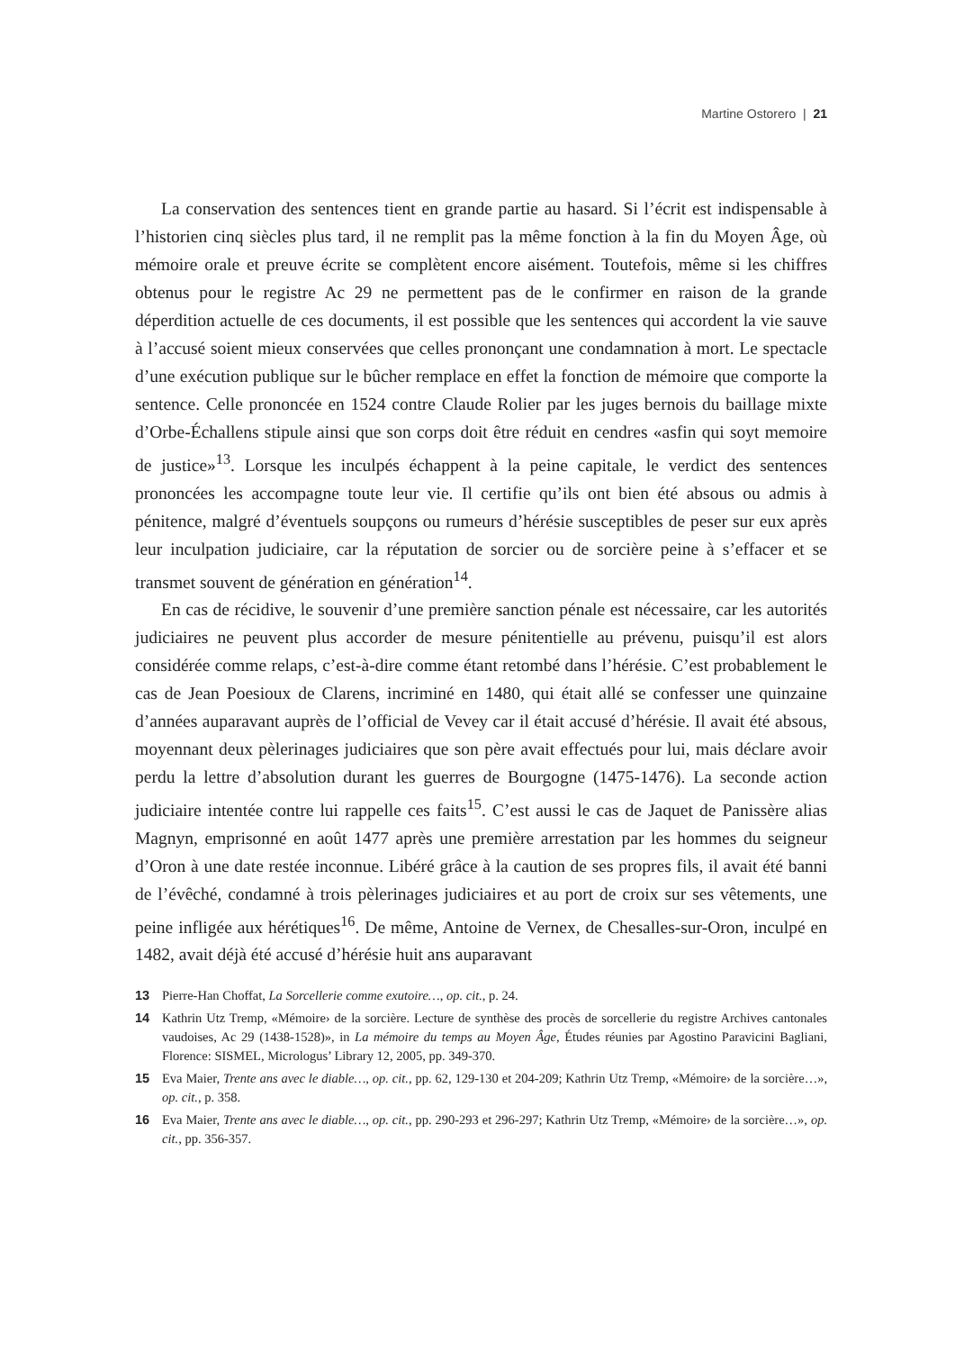Martine Ostorero | 21
La conservation des sentences tient en grande partie au hasard. Si l’écrit est indispensable à l’historien cinq siècles plus tard, il ne remplit pas la même fonction à la fin du Moyen Âge, où mémoire orale et preuve écrite se complètent encore aisément. Toutefois, même si les chiffres obtenus pour le registre Ac 29 ne permettent pas de le confirmer en raison de la grande déperdition actuelle de ces documents, il est possible que les sentences qui accordent la vie sauve à l’accusé soient mieux conservées que celles prononçant une condamnation à mort. Le spectacle d’une exécution publique sur le bûcher remplace en effet la fonction de mémoire que comporte la sentence. Celle prononcée en 1524 contre Claude Rolier par les juges bernois du baillage mixte d’Orbe-Échallens stipule ainsi que son corps doit être réduit en cendres «asfin qui soyt memoire de justice»<sup>13</sup>. Lorsque les inculpés échappent à la peine capitale, le verdict des sentences prononcées les accompagne toute leur vie. Il certifie qu’ils ont bien été absous ou admis à pénitence, malgré d’éventuels soupçons ou rumeurs d’hérésie susceptibles de peser sur eux après leur inculpation judiciaire, car la réputation de sorcier ou de sorcière peine à s’effacer et se transmet souvent de génération en génération<sup>14</sup>.
En cas de récidive, le souvenir d’une première sanction pénale est nécessaire, car les autorités judiciaires ne peuvent plus accorder de mesure pénitentielle au prévenu, puisqu’il est alors considérée comme relaps, c’est-à-dire comme étant retombé dans l’hérésie. C’est probablement le cas de Jean Poesioux de Clarens, incriminé en 1480, qui était allé se confesser une quinzaine d’années auparavant auprès de l’official de Vevey car il était accusé d’hérésie. Il avait été absous, moyennant deux pèlerinages judiciaires que son père avait effectués pour lui, mais déclare avoir perdu la lettre d’absolution durant les guerres de Bourgogne (1475-1476). La seconde action judiciaire intentée contre lui rappelle ces faits<sup>15</sup>. C’est aussi le cas de Jaquet de Panissère alias Magnyn, emprisonné en août 1477 après une première arrestation par les hommes du seigneur d’Oron à une date restée inconnue. Libéré grâce à la caution de ses propres fils, il avait été banni de l’évêché, condamné à trois pèlerinages judiciaires et au port de croix sur ses vêtements, une peine infligée aux hérétiques<sup>16</sup>. De même, Antoine de Vernex, de Chesalles-sur-Oron, inculpé en 1482, avait déjà été accusé d’hérésie huit ans auparavant
13 Pierre-Han Choffat, La Sorcellerie comme exutoire…, op. cit., p. 24.
14 Kathrin Utz Tremp, «Mémoire› de la sorcière. Lecture de synthèse des procès de sorcellerie du registre Archives cantonales vaudoises, Ac 29 (1438-1528)», in La mémoire du temps au Moyen Âge, Études réunies par Agostino Paravicini Bagliani, Florence: SISMEL, Micrologus’ Library 12, 2005, pp. 349-370.
15 Eva Maier, Trente ans avec le diable…, op. cit., pp. 62, 129-130 et 204-209; Kathrin Utz Tremp, «Mémoire› de la sorcière…», op. cit., p. 358.
16 Eva Maier, Trente ans avec le diable…, op. cit., pp. 290-293 et 296-297; Kathrin Utz Tremp, «Mémoire› de la sorcière…», op. cit., pp. 356-357.